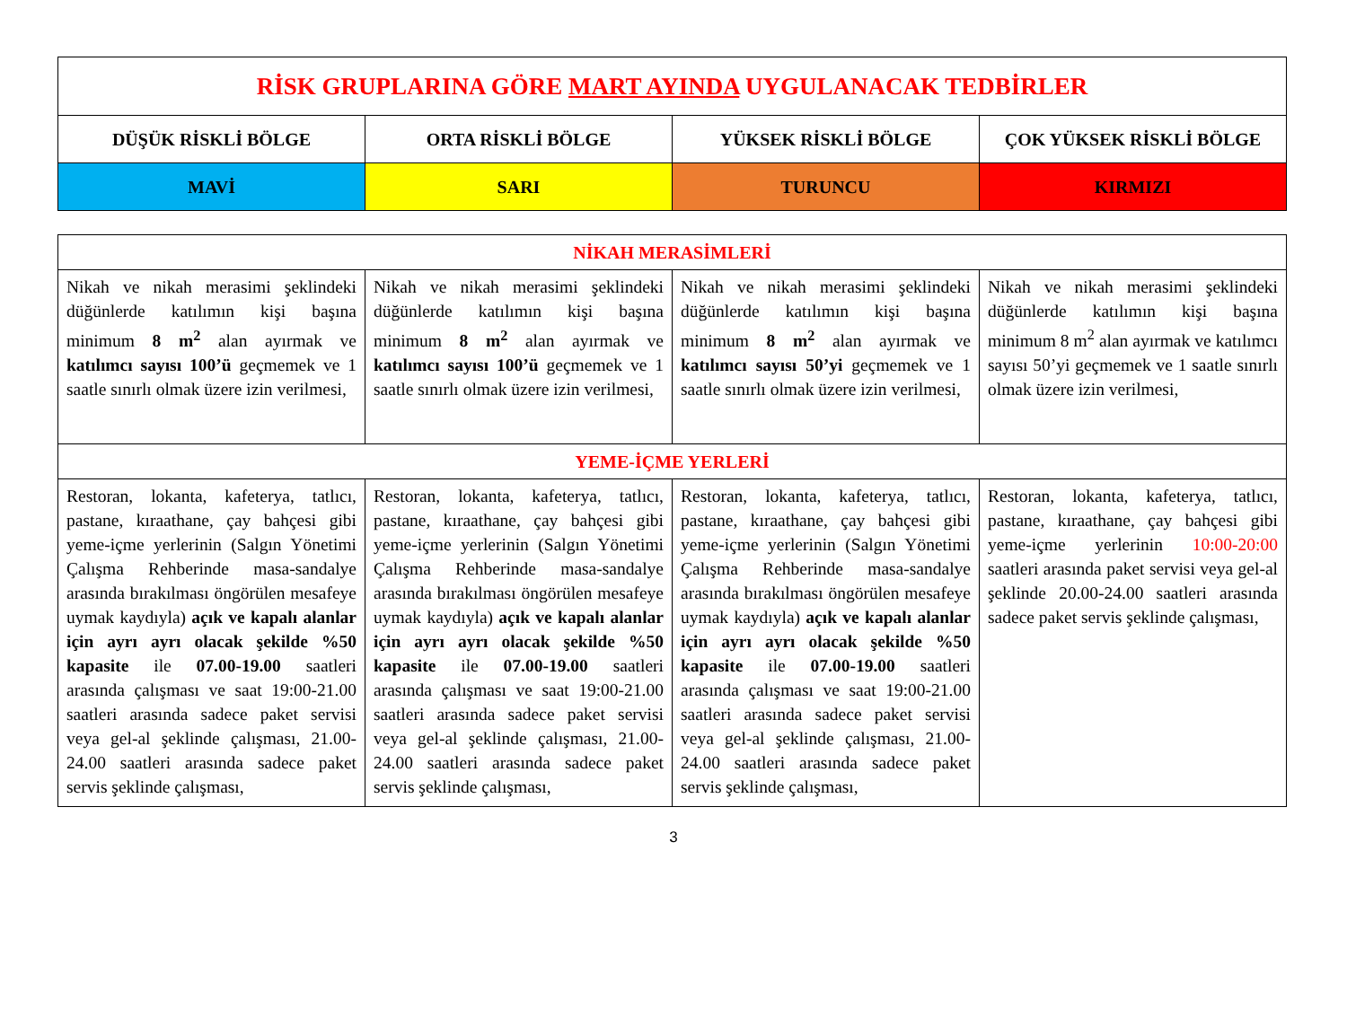| RİSK GRUPLARINA GÖRE MART AYINDA UYGULANACAK TEDBİRLER | | | |
| DÜŞÜK RİSKLİ BÖLGE | ORTA RİSKLİ BÖLGE | YÜKSEK RİSKLİ BÖLGE | ÇOK YÜKSEK RİSKLİ BÖLGE |
| MAVİ | SARI | TURUNCU | KIRMIZI |
| NİKAH MERASİMLERİ | | | |
| Nikah ve nikah merasimi şeklindeki düğünlerde katılımın kişi başına minimum 8 m<sup>2</sup> alan ayırmak ve katılımcı sayısı 100’ü geçmemek ve 1 saatle sınırlı olmak üzere izin verilmesi, | Nikah ve nikah merasimi şeklindeki düğünlerde katılımın kişi başına minimum 8 m<sup>2</sup> alan ayırmak ve katılımcı sayısı 100’ü geçmemek ve 1 saatle sınırlı olmak üzere izin verilmesi, | Nikah ve nikah merasimi şeklindeki düğünlerde katılımın kişi başına minimum 8 m<sup>2</sup> alan ayırmak ve katılımcı sayısı 50’yi geçmemek ve 1 saatle sınırlı olmak üzere izin verilmesi, | Nikah ve nikah merasimi şeklindeki düğünlerde katılımın kişi başına minimum 8 m<sup>2</sup> alan ayırmak ve katılımcı sayısı 50’yi geçmemek ve 1 saatle sınırlı olmak üzere izin verilmesi, |
| YEME-İÇME YERLERİ | | | |
| Restoran, lokanta, kafeterya, tatlıcı, pastane, kıraathane, çay bahçesi gibi yeme-içme yerlerinin (Salgın Yönetimi Çalışma Rehberinde masa-sandalye arasında bırakılması öngörülen mesafeye uymak kaydıyla) açık ve kapalı alanlar için ayrı ayrı olacak şekilde %50 kapasite ile 07.00-19.00 saatleri arasında çalışması ve saat 19:00-21.00 saatleri arasında sadece paket servisi veya gel-al şeklinde çalışması, 21.00-24.00 saatleri arasında sadece paket servis şeklinde çalışması, | Restoran, lokanta, kafeterya, tatlıcı, pastane, kıraathane, çay bahçesi gibi yeme-içme yerlerinin (Salgın Yönetimi Çalışma Rehberinde masa-sandalye arasında bırakılması öngörülen mesafeye uymak kaydıyla) açık ve kapalı alanlar için ayrı ayrı olacak şekilde %50 kapasite ile 07.00-19.00 saatleri arasında çalışması ve saat 19:00-21.00 saatleri arasında sadece paket servisi veya gel-al şeklinde çalışması, 21.00-24.00 saatleri arasında sadece paket servis şeklinde çalışması, | Restoran, lokanta, kafeterya, tatlıcı, pastane, kıraathane, çay bahçesi gibi yeme-içme yerlerinin (Salgın Yönetimi Çalışma Rehberinde masa-sandalye arasında bırakılması öngörülen mesafeye uymak kaydıyla) açık ve kapalı alanlar için ayrı ayrı olacak şekilde %50 kapasite ile 07.00-19.00 saatleri arasında çalışması ve saat 19:00-21.00 saatleri arasında sadece paket servisi veya gel-al şeklinde çalışması, 21.00-24.00 saatleri arasında sadece paket servis şeklinde çalışması, | Restoran, lokanta, kafeterya, tatlıcı, pastane, kıraathane, çay bahçesi gibi yeme-içme yerlerinin 10:00-20:00 saatleri arasında paket servisi veya gel-al şeklinde 20.00-24.00 saatleri arasında sadece paket servis şeklinde çalışması, |
3